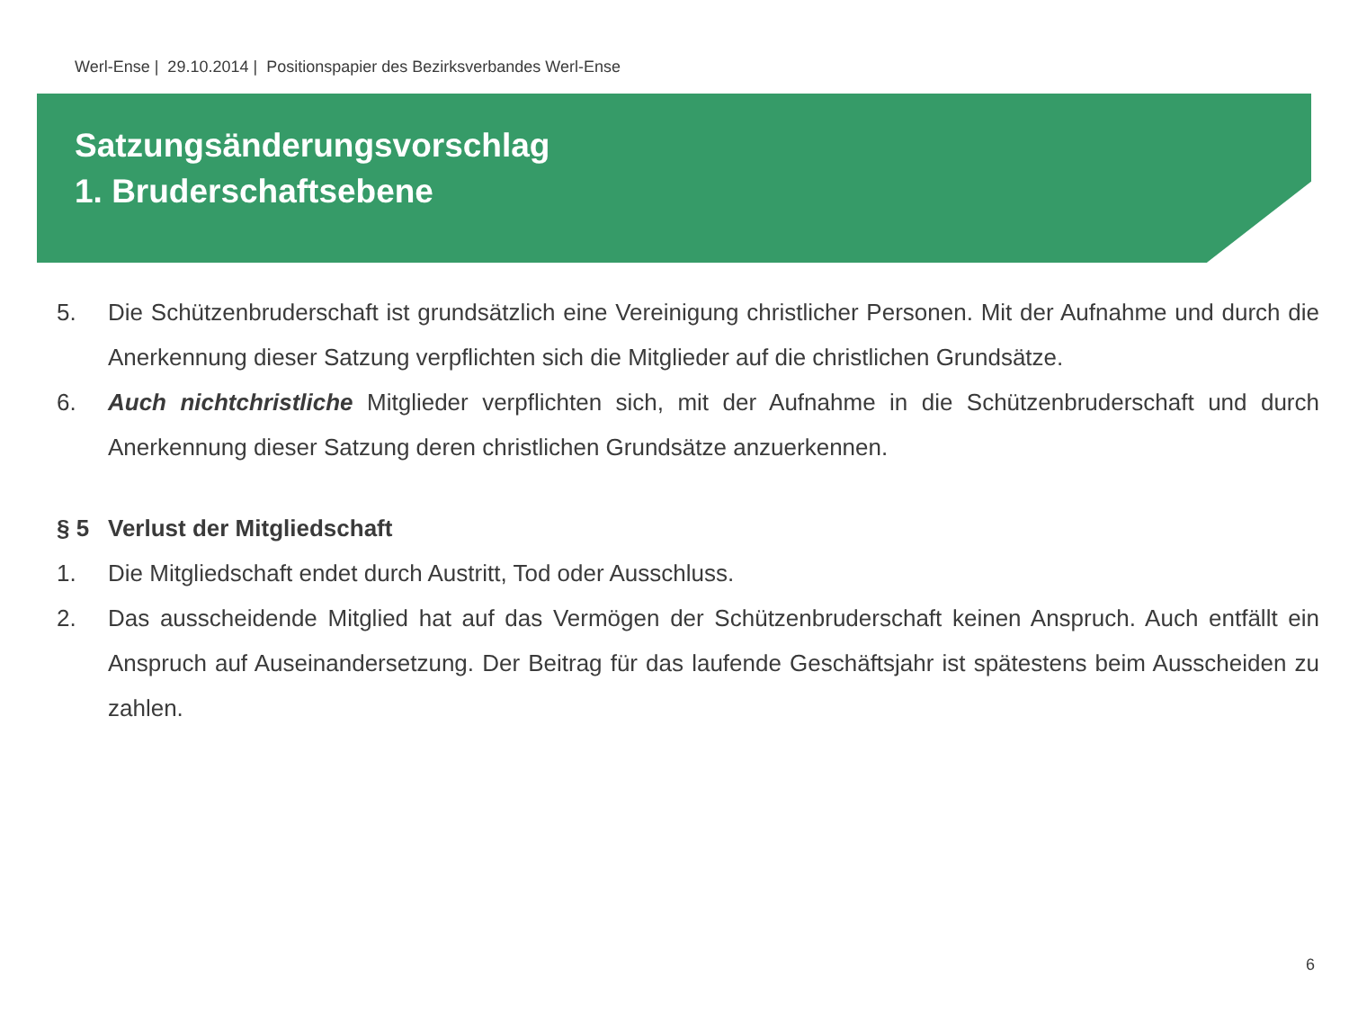Werl-Ense | 29.10.2014 | Positionspapier des Bezirksverbandes Werl-Ense
Satzungsänderungsvorschlag
1. Bruderschaftsebene
5. Die Schützenbruderschaft ist grundsätzlich eine Vereinigung christlicher Personen. Mit der Aufnahme und durch die Anerkennung dieser Satzung verpflichten sich die Mitglieder auf die christlichen Grundsätze.
6. Auch nichtchristliche Mitglieder verpflichten sich, mit der Aufnahme in die Schützenbruderschaft und durch Anerkennung dieser Satzung deren christlichen Grundsätze anzuerkennen.
§ 5 Verlust der Mitgliedschaft
1. Die Mitgliedschaft endet durch Austritt, Tod oder Ausschluss.
2. Das ausscheidende Mitglied hat auf das Vermögen der Schützenbruderschaft keinen Anspruch. Auch entfällt ein Anspruch auf Auseinandersetzung. Der Beitrag für das laufende Geschäftsjahr ist spätestens beim Ausscheiden zu zahlen.
6